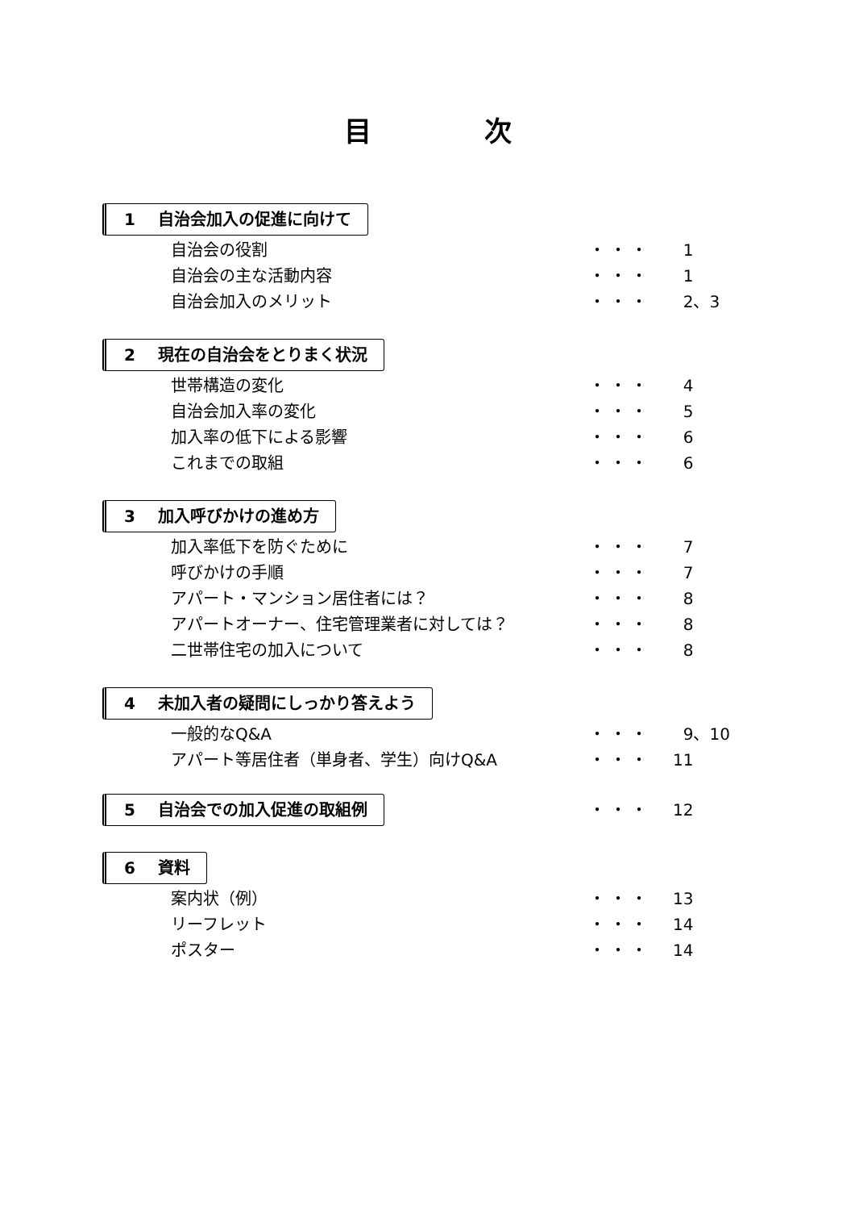目次
1 自治会加入の促進に向けて
自治会の役割 ・・・ 1
自治会の主な活動内容 ・・・ 1
自治会加入のメリット ・・・ 2、3
2 現在の自治会をとりまく状況
世帯構造の変化 ・・・ 4
自治会加入率の変化 ・・・ 5
加入率の低下による影響 ・・・ 6
これまでの取組 ・・・ 6
3 加入呼びかけの進め方
加入率低下を防ぐために ・・・ 7
呼びかけの手順 ・・・ 7
アパート・マンション居住者には？ ・・・ 8
アパートオーナー、住宅管理業者に対しては？ ・・・ 8
二世帯住宅の加入について ・・・ 8
4 未加入者の疑問にしっかり答えよう
一般的なQ&A ・・・ 9、10
アパート等居住者（単身者、学生）向けQ&A ・・・ 11
5 自治会での加入促進の取組例
・・・ 12
6 資料
案内状（例） ・・・ 13
リーフレット ・・・ 14
ポスター ・・・ 14